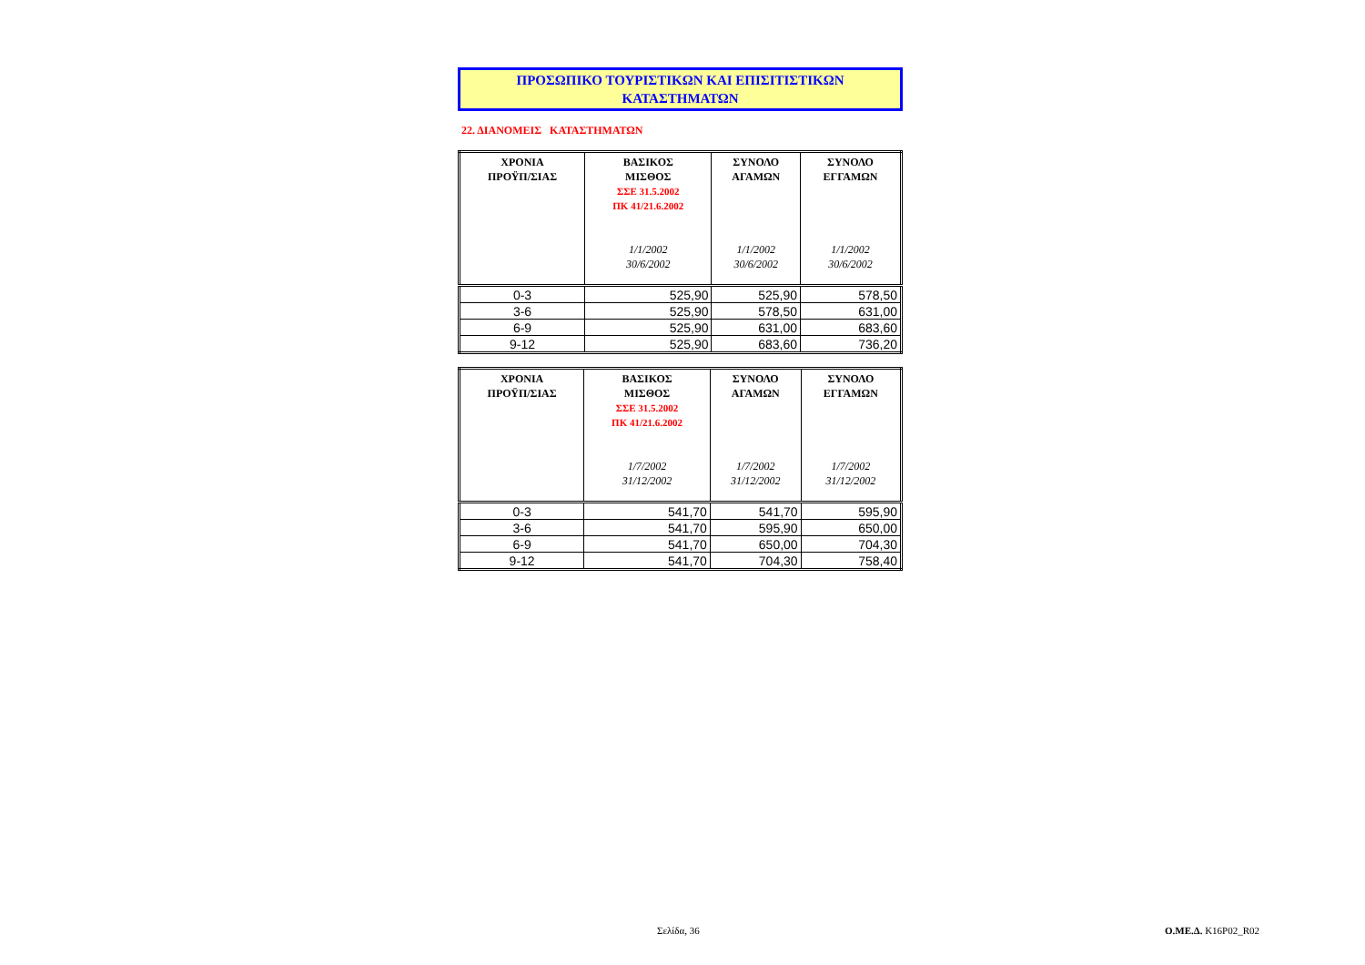ΠΡΟΣΩΠΙΚΟ ΤΟΥΡΙΣΤΙΚΩΝ ΚΑΙ ΕΠΙΣΙΤΙΣΤΙΚΩΝ
ΚΑΤΑΣΤΗΜΑΤΩΝ
22. ΔΙΑΝΟΜΕΙΣ ΚΑΤΑΣΤΗΜΑΤΩΝ
| ΧΡΟΝΙΑ ΠΡΟΫΠ/ΣΙΑΣ | ΒΑΣΙΚΟΣ ΜΙΣΘΟΣ ΣΣΕ 31.5.2002 ΠΚ 41/21.6.2002 1/1/2002 30/6/2002 | ΣΥΝΟΛΟ ΑΓΑΜΩΝ 1/1/2002 30/6/2002 | ΣΥΝΟΛΟ ΕΓΓΑΜΩΝ 1/1/2002 30/6/2002 |
| --- | --- | --- | --- |
| 0-3 | 525,90 | 525,90 | 578,50 |
| 3-6 | 525,90 | 578,50 | 631,00 |
| 6-9 | 525,90 | 631,00 | 683,60 |
| 9-12 | 525,90 | 683,60 | 736,20 |
| ΧΡΟΝΙΑ ΠΡΟΫΠ/ΣΙΑΣ | ΒΑΣΙΚΟΣ ΜΙΣΘΟΣ ΣΣΕ 31.5.2002 ΠΚ 41/21.6.2002 1/7/2002 31/12/2002 | ΣΥΝΟΛΟ ΑΓΑΜΩΝ 1/7/2002 31/12/2002 | ΣΥΝΟΛΟ ΕΓΓΑΜΩΝ 1/7/2002 31/12/2002 |
| --- | --- | --- | --- |
| 0-3 | 541,70 | 541,70 | 595,90 |
| 3-6 | 541,70 | 595,90 | 650,00 |
| 6-9 | 541,70 | 650,00 | 704,30 |
| 9-12 | 541,70 | 704,30 | 758,40 |
Σελίδα, 36 Ο.ΜΕ.Δ. K16P02_R02